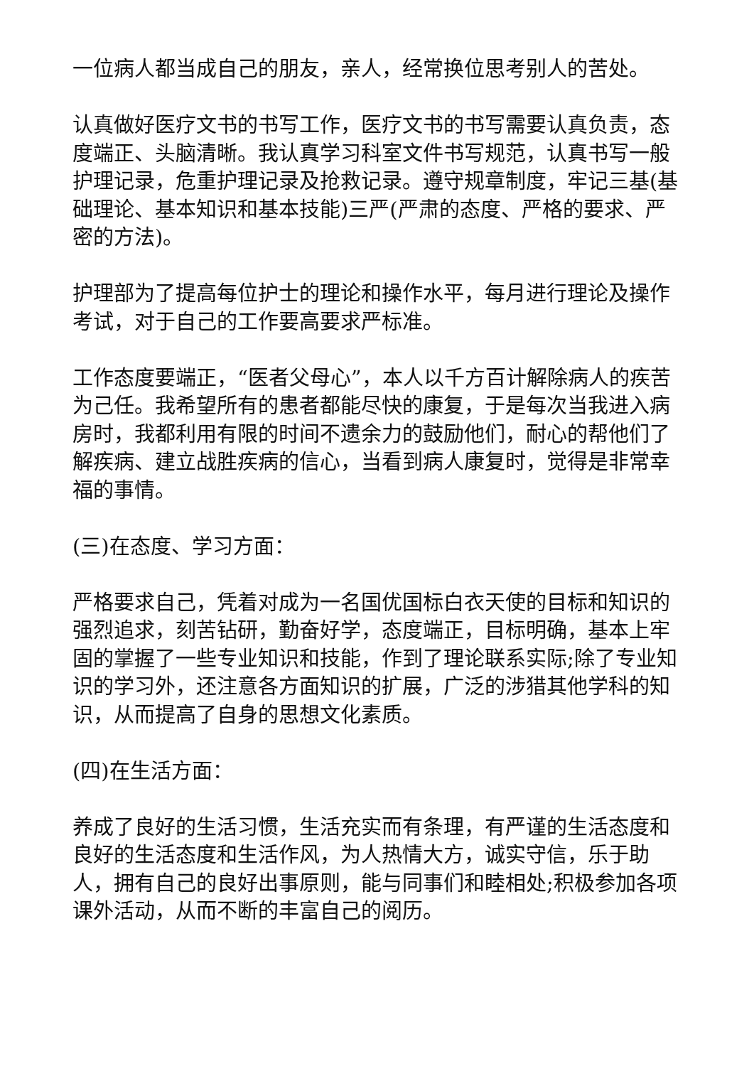一位病人都当成自己的朋友，亲人，经常换位思考别人的苦处。
认真做好医疗文书的书写工作，医疗文书的书写需要认真负责，态度端正、头脑清晰。我认真学习科室文件书写规范，认真书写一般护理记录，危重护理记录及抢救记录。遵守规章制度，牢记三基(基础理论、基本知识和基本技能)三严(严肃的态度、严格的要求、严密的方法)。
护理部为了提高每位护士的理论和操作水平，每月进行理论及操作考试，对于自己的工作要高要求严标准。
工作态度要端正，“医者父母心”，本人以千方百计解除病人的疾苦为己任。我希望所有的患者都能尽快的康复，于是每次当我进入病房时，我都利用有限的时间不遗余力的鼓励他们，耐心的帮他们了解疾病、建立战胜疾病的信心，当看到病人康复时，觉得是非常幸福的事情。
(三)在态度、学习方面：
严格要求自己，凭着对成为一名国优国标白衣天使的目标和知识的强烈追求，刻苦钻研，勤奋好学，态度端正，目标明确，基本上牢固的掌握了一些专业知识和技能，作到了理论联系实际;除了专业知识的学习外，还注意各方面知识的扩展，广泛的涉猎其他学科的知识，从而提高了自身的思想文化素质。
(四)在生活方面：
养成了良好的生活习惯，生活充实而有条理，有严谨的生活态度和良好的生活态度和生活作风，为人热情大方，诚实守信，乐于助人，拥有自己的良好出事原则，能与同事们和睦相处;积极参加各项课外活动，从而不断的丰富自己的阅历。